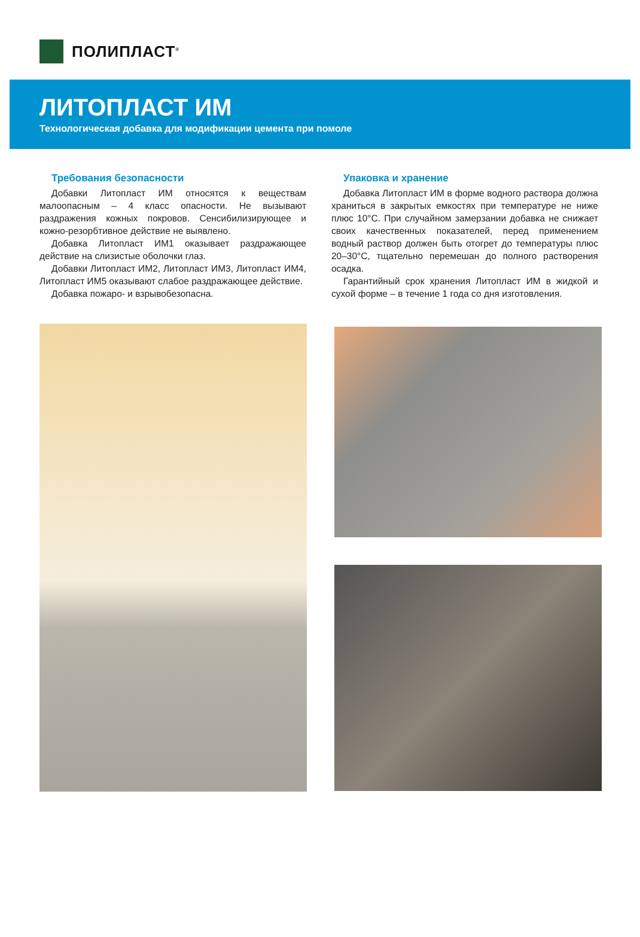ПОЛИПЛАСТ<sup>®</sup>
ЛИТОПЛАСТ ИМ
Технологическая добавка для модификации цемента при помоле
Требования безопасности
Добавки Литопласт ИМ относятся к веществам малоопасным – 4 класс опасности. Не вызывают раздражения кожных покровов. Сенсибилизирующее и кожно-резорбтивное действие не выявлено.
Добавка Литопласт ИМ1 оказывает раздражающее действие на слизистые оболочки глаз.
Добавки Литопласт ИМ2, Литопласт ИМ3, Литопласт ИМ4, Литопласт ИМ5 оказывают слабое раздражающее действие.
Добавка пожаро- и взрывобезопасна.
Упаковка и хранение
Добавка Литопласт ИМ в форме водного раствора должна храниться в закрытых емкостях при температуре не ниже плюс 10°С. При случайном замерзании добавка не снижает своих качественных показателей, перед применением водный раствор должен быть отогрет до температуры плюс 20–30°С, тщательно перемешан до полного растворения осадка.
Гарантийный срок хранения Литопласт ИМ в жидкой и сухой форме – в течение 1 года со дня изготовления.